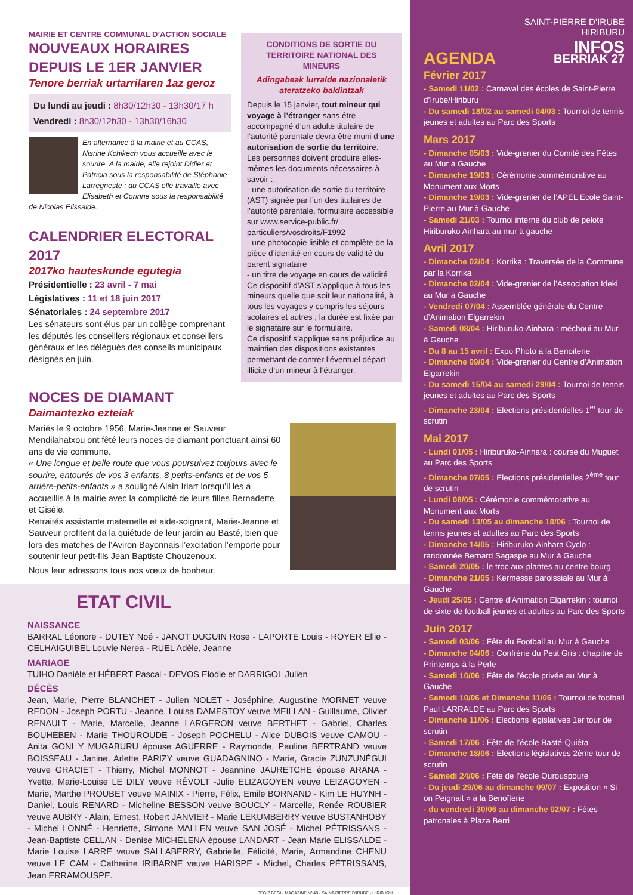MAIRIE ET CENTRE COMMUNAL D’ACTION SOCIALE
NOUVEAUX HORAIRES
DEPUIS LE 1ER JANVIER
Tenore berriak urtarrilaren 1az geroz
Du lundi au jeudi : 8h30/12h30 - 13h30/17 h
Vendredi : 8h30/12h30 - 13h30/16h30
En alternance à la mairie et au CCAS, Nisrine Kchikech vous accueille avec le sourire. A la mairie, elle rejoint Didier et Patricia sous la responsabilité de Stéphanie Larregneste ; au CCAS elle travaille avec Elisabeth et Corinne sous la responsabilité de Nicolas Elissalde.
CALENDRIER ELECTORAL 2017
2017ko hauteskunde egutegia
Présidentielle : 23 avril - 7 mai
Législatives : 11 et 18 juin 2017
Sénatoriales : 24 septembre 2017
Les sénateurs sont élus par un collège comprenant les députés les conseillers régionaux et conseillers généraux et les délégués des conseils municipaux désignés en juin.
CONDITIONS DE SORTIE DU TERRITOIRE NATIONAL DES MINEURS
Adingabeak lurralde nazionaletik ateratzeko baldintzak
Depuis le 15 janvier, tout mineur qui voyage à l’étranger sans être accompagné d’un adulte titulaire de l’autorité parentale devra être muni d’une autorisation de sortie du territoire.
Les personnes doivent produire elles-mêmes les documents nécessaires à savoir :
- une autorisation de sortie du territoire (AST) signée par l’un des titulaires de l’autorité parentale, formulaire accessible sur www.service-public.fr/ particuliers/vosdroits/F1992
- une photocopie lisible et complète de la pièce d’identité en cours de validité du parent signataire
- un titre de voyage en cours de validité
Ce dispositif d’AST s’applique à tous les mineurs quelle que soit leur nationalité, à tous les voyages y compris les séjours scolaires et autres ; la durée est fixée par le signataire sur le formulaire.
Ce dispositif s’applique sans préjudice au maintien des dispositions existantes permettant de contrer l’éventuel départ illicite d’un mineur à l’étranger.
NOCES DE DIAMANT
Daimantezko ezteiak
Mariés le 9 octobre 1956, Marie-Jeanne et Sauveur Mendilahatxou ont fêté leurs noces de diamant ponctuant ainsi 60 ans de vie commune.
« Une longue et belle route que vous poursuivez toujours avec le sourire, entourés de vos 3 enfants, 8 petits-enfants et de vos 5 arrière-petits-enfants » a souligné Alain Iriart lorsqu’il les a accueillis à la mairie avec la complicité de leurs filles Bernadette et Gisèle.
Retraités assistante maternelle et aide-soignant, Marie-Jeanne et Sauveur profitent da la quiétude de leur jardin au Basté, bien que lors des matches de l’Aviron Bayonnais l’excitation l’emporte pour soutenir leur petit-fils Jean Baptiste Chouzenoux.
Nous leur adressons tous nos vœux de bonheur.
ETAT CIVIL
NAISSANCE
BARRAL Léonore - DUTEY Noé - JANOT DUGUIN Rose - LAPORTE Louis - ROYER Ellie - CELHAIGUIBEL Louvie Nerea - RUEL Adèle, Jeanne
MARIAGE
TUIHO Danièle et HÉBERT Pascal - DEVOS Elodie et DARRIGOL Julien
DÉCÈS
Jean, Marie, Pierre BLANCHET - Julien NOLET - Joséphine, Augustine MORNET veuve REDON - Joseph PORTU - Jeanne, Louisa DAMESTOY veuve MEILLAN - Guillaume, Olivier RENAULT - Marie, Marcelle, Jeanne LARGERON veuve BERTHET - Gabriel, Charles BOUHEBEN - Marie THOUROUDE - Joseph POCHELU - Alice DUBOIS veuve CAMOU - Anita GONI Y MUGABURU épouse AGUERRE - Raymonde, Pauline BERTRAND veuve BOISSEAU - Janine, Arlette PARIZY veuve GUADAGNINO - Marie, Gracie ZUNZUNÉGUI veuve GRACIET - Thierry, Michel MONNOT - Jeannine JAURETCHE épouse ARANA - Yvette, Marie-Louise LE DILY veuve RÉVOLT -Julie ELIZAGOYEN veuve LEIZAGOYEN - Marie, Marthe PROUBET veuve MAINIX - Pierre, Félix, Emile BORNAND - Kim LE HUYNH - Daniel, Louis RENARD - Micheline BESSON veuve BOUCLY - Marcelle, Renée ROUBIER veuve AUBRY - Alain, Ernest, Robert JANVIER - Marie LEKUMBERRY veuve BUSTANHOBY - Michel LONNÉ - Henriette, Simone MALLEN veuve SAN JOSÉ - Michel PÉTRISSANS - Jean-Baptiste CELLAN - Denise MICHELENA épouse LANDART - Jean Marie ELISSALDE - Marie Louise LARRE veuve SALLABERRY, Gabrielle, Félicité, Marie, Armandine CHENU veuve LE CAM - Catherine IRIBARNE veuve HARISPE - Michel, Charles PÉTRISSANS, Jean ERRAMOUSPE.
BEGIZ BEGI - MAGAZINE Nº 40 - SAINT-PIERRE D’IRUBE - HIRIBURU
SAINT-PIERRE D’IRUBE
HIRIBURU
INFOS
AGENDA BERRIAK 27
Février 2017
- Samedi 11/02 : Carnaval des écoles de Saint-Pierre d’Irube/Hiriburu
- Du samedi 18/02 au samedi 04/03 : Tournoi de tennis jeunes et adultes au Parc des Sports
Mars 2017
- Dimanche 05/03 : Vide-grenier du Comité des Fêtes au Mur à Gauche
- Dimanche 19/03 : Cérémonie commémorative au Monument aux Morts
- Dimanche 19/03 : Vide-grenier de l’APEL Ecole Saint-Pierre au Mur à Gauche
- Samedi 21/03 : Tournoi interne du club de pelote Hiriburuko Ainhara au mur à gauche
Avril 2017
- Dimanche 02/04 : Korrika : Traversée de la Commune par la Korrika
- Dimanche 02/04 : Vide-grenier de l’Association Ideki au Mur à Gauche
- Vendredi 07/04 : Assemblée générale du Centre d’Animation Elgarrekin
- Samedi 08/04 : Hiriburuko-Ainhara : méchoui au Mur à Gauche
- Du 8 au 15 avril : Expo Photo à la Benoiterie
- Dimanche 09/04 : Vide-grenier du Centre d’Animation Elgarrekin
- Du samedi 15/04 au samedi 29/04 : Tournoi de tennis jeunes et adultes au Parc des Sports
- Dimanche 23/04 : Elections présidentielles 1<sup>er</sup> tour de scrutin
Mai 2017
- Lundi 01/05 : Hiriburuko-Ainhara : course du Muguet au Parc des Sports
- Dimanche 07/05 : Elections présidentielles 2<sup>ème</sup> tour de scrutin
- Lundi 08/05 : Cérémonie commémorative au Monument aux Morts
- Du samedi 13/05 au dimanche 18/06 : Tournoi de tennis jeunes et adultes au Parc des Sports
- Dimanche 14/05 : Hiriburuko-Ainhara Cyclo : randonnée Bernard Sagaspe au Mur à Gauche
- Samedi 20/05 : le troc aux plantes au centre bourg
- Dimanche 21/05 : Kermesse paroissiale au Mur à Gauche
- Jeudi 25/05 : Centre d’Animation Elgarrekin : tournoi de sixte de football jeunes et adultes au Parc des Sports
Juin 2017
- Samedi 03/06 : Fête du Football au Mur à Gauche
- Dimanche 04/06 : Confrérie du Petit Gris : chapitre de Printemps à la Perle
- Samedi 10/06 : Fête de l’école privée au Mur à Gauche
- Samedi 10/06 et Dimanche 11/06 : Tournoi de football Paul LARRALDE au Parc des Sports
- Dimanche 11/06 : Elections législatives 1er tour de scrutin
- Samedi 17/06 : Fête de l’école Basté-Quiéta
- Dimanche 18/06 : Elections législatives 2ème tour de scrutin
- Samedi 24/06 : Fête de l’école Ourouspoure
- Du jeudi 29/06 au dimanche 09/07 : Exposition « Si on Peignait » à la Benoîterie
- du vendredi 30/06 au dimanche 02/07 : Fêtes patronales à Plaza Berri